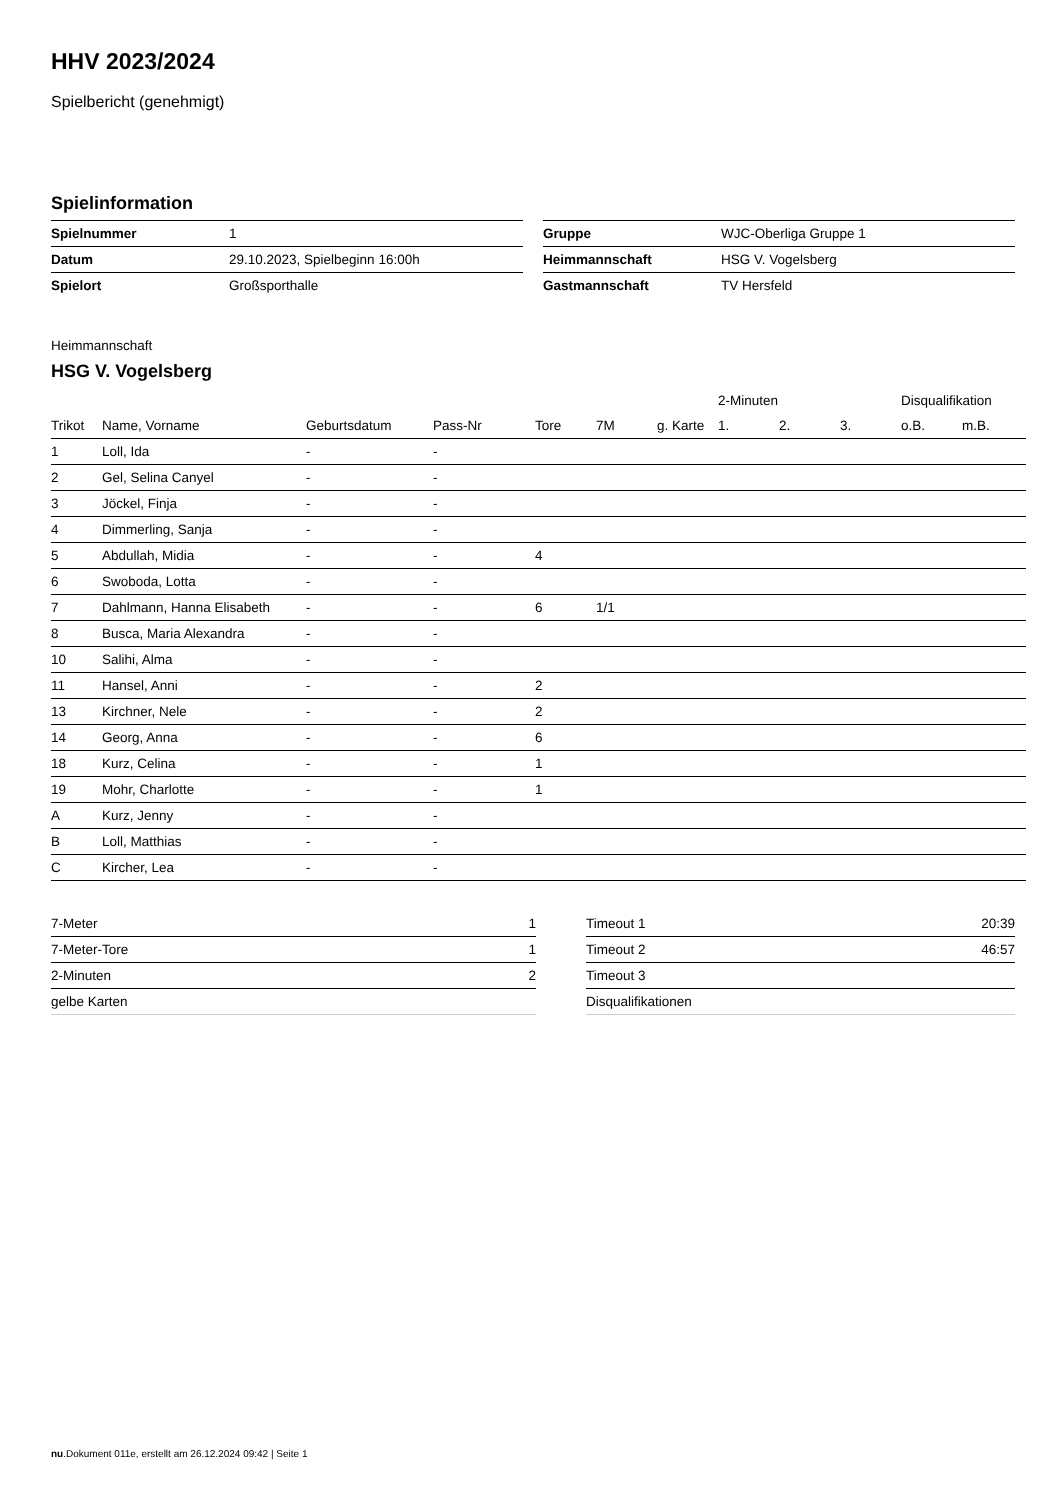HHV 2023/2024
Spielbericht (genehmigt)
Spielinformation
| Spielnummer | 1 |
| Datum | 29.10.2023, Spielbeginn 16:00h |
| Spielort | Großsporthalle |
| Gruppe | WJC-Oberliga Gruppe 1 |
| Heimmannschaft | HSG V. Vogelsberg |
| Gastmannschaft | TV Hersfeld |
Heimmannschaft
HSG V. Vogelsberg
| | | | | | | | 2-Minuten | | | Disqualifikation | |
| --- | --- | --- | --- | --- | --- | --- | --- | --- | --- | --- | --- |
| Trikot | Name, Vorname | Geburtsdatum | Pass-Nr | Tore | 7M | g. Karte | 1. | 2. | 3. | o.B. | m.B. |
| 1 | Loll, Ida | - | - | | | | | | | | |
| 2 | Gel, Selina Canyel | - | - | | | | | | | | |
| 3 | Jöckel, Finja | - | - | | | | | | | | |
| 4 | Dimmerling, Sanja | - | - | | | | | | | | |
| 5 | Abdullah, Midia | - | - | 4 | | | | | | | |
| 6 | Swoboda, Lotta | - | - | | | | | | | | |
| 7 | Dahlmann, Hanna Elisabeth | - | - | 6 | 1/1 | | | | | | |
| 8 | Busca, Maria Alexandra | - | - | | | | | | | | |
| 10 | Salihi, Alma | - | - | | | | | | | | |
| 11 | Hansel, Anni | - | - | 2 | | | | | | | |
| 13 | Kirchner, Nele | - | - | 2 | | | | | | | |
| 14 | Georg, Anna | - | - | 6 | | | | | | | |
| 18 | Kurz, Celina | - | - | 1 | | | | | | | |
| 19 | Mohr, Charlotte | - | - | 1 | | | | | | | |
| A | Kurz, Jenny | - | - | | | | | | | | |
| B | Loll, Matthias | - | - | | | | | | | | |
| C | Kircher, Lea | - | - | | | | | | | | |
| 7-Meter | 1 |
| 7-Meter-Tore | 1 |
| 2-Minuten | 2 |
| gelbe Karten | |
| Timeout 1 | 20:39 |
| Timeout 2 | 46:57 |
| Timeout 3 | |
| Disqualifikationen | |
nu.Dokument 011e, erstellt am 26.12.2024 09:42 | Seite 1